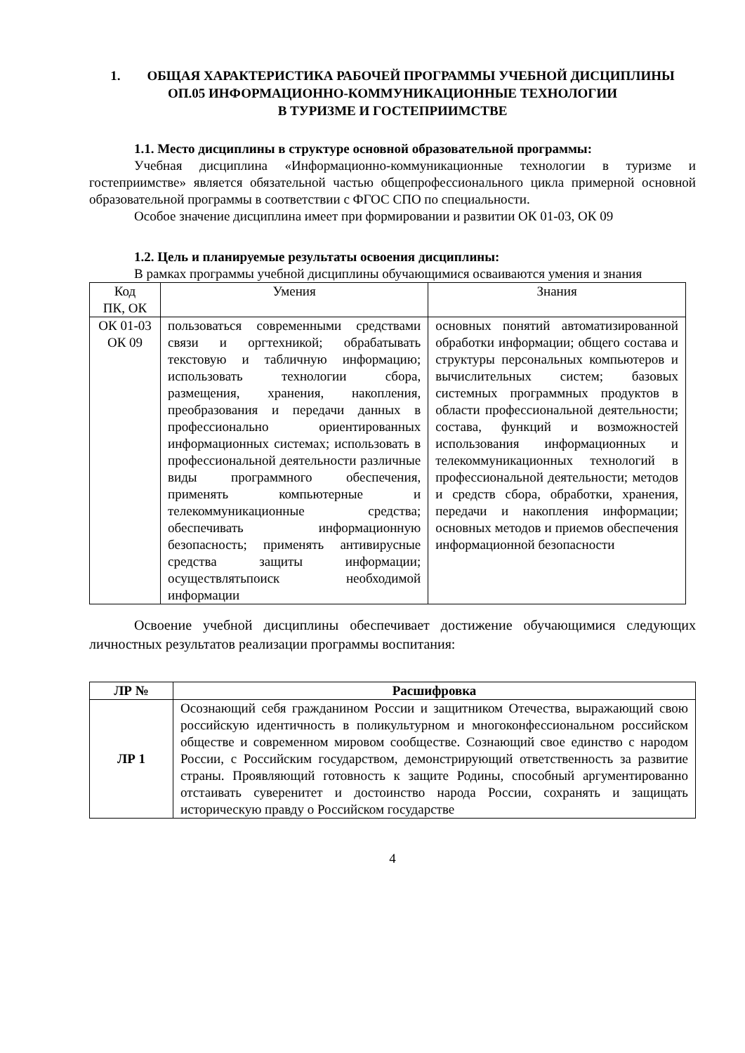1. ОБЩАЯ ХАРАКТЕРИСТИКА РАБОЧЕЙ ПРОГРАММЫ УЧЕБНОЙ ДИСЦИПЛИНЫ
ОП.05 ИНФОРМАЦИОННО-КОММУНИКАЦИОННЫЕ ТЕХНОЛОГИИ
В ТУРИЗМЕ И ГОСТЕПРИИМСТВЕ
1.1. Место дисциплины в структуре основной образовательной программы:
Учебная дисциплина «Информационно-коммуникационные технологии в туризме и гостеприимстве» является обязательной частью общепрофессионального цикла примерной основной образовательной программы в соответствии с ФГОС СПО по специальности.
Особое значение дисциплина имеет при формировании и развитии ОК 01-03, ОК 09
1.2. Цель и планируемые результаты освоения дисциплины:
В рамках программы учебной дисциплины обучающимися осваиваются умения и знания
| Код ПК, ОК | Умения | Знания |
| --- | --- | --- |
| ОК 01-03 ОК 09 | пользоваться современными средствами связи и оргтехникой; обрабатывать текстовую и табличную информацию; использовать технологии сбора, размещения, хранения, накопления, преобразования и передачи данных в профессионально ориентированных информационных системах; использовать в профессиональной деятельности различные виды программного обеспечения, применять компьютерные и телекоммуникационные средства; обеспечивать информационную безопасность; применять антивирусные средства защиты информации; осуществлятьпоиск необходимой информации | основных понятий автоматизированной обработки информации; общего состава и структуры персональных компьютеров и вычислительных систем; базовых системных программных продуктов в области профессиональной деятельности; состава, функций и возможностей использования информационных и телекоммуникационных технологий в профессиональной деятельности; методов и средств сбора, обработки, хранения, передачи и накопления информации; основных методов и приемов обеспечения информационной безопасности |
Освоение учебной дисциплины обеспечивает достижение обучающимися следующих личностных результатов реализации программы воспитания:
| ЛР № | Расшифровка |
| --- | --- |
| ЛР 1 | Осознающий себя гражданином России и защитником Отечества, выражающий свою российскую идентичность в поликультурном и многоконфессиональном российском обществе и современном мировом сообществе. Сознающий свое единство с народом России, с Российским государством, демонстрирующий ответственность за развитие страны. Проявляющий готовность к защите Родины, способный аргументированно отстаивать суверенитет и достоинство народа России, сохранять и защищать историческую правду о Российском государстве |
4